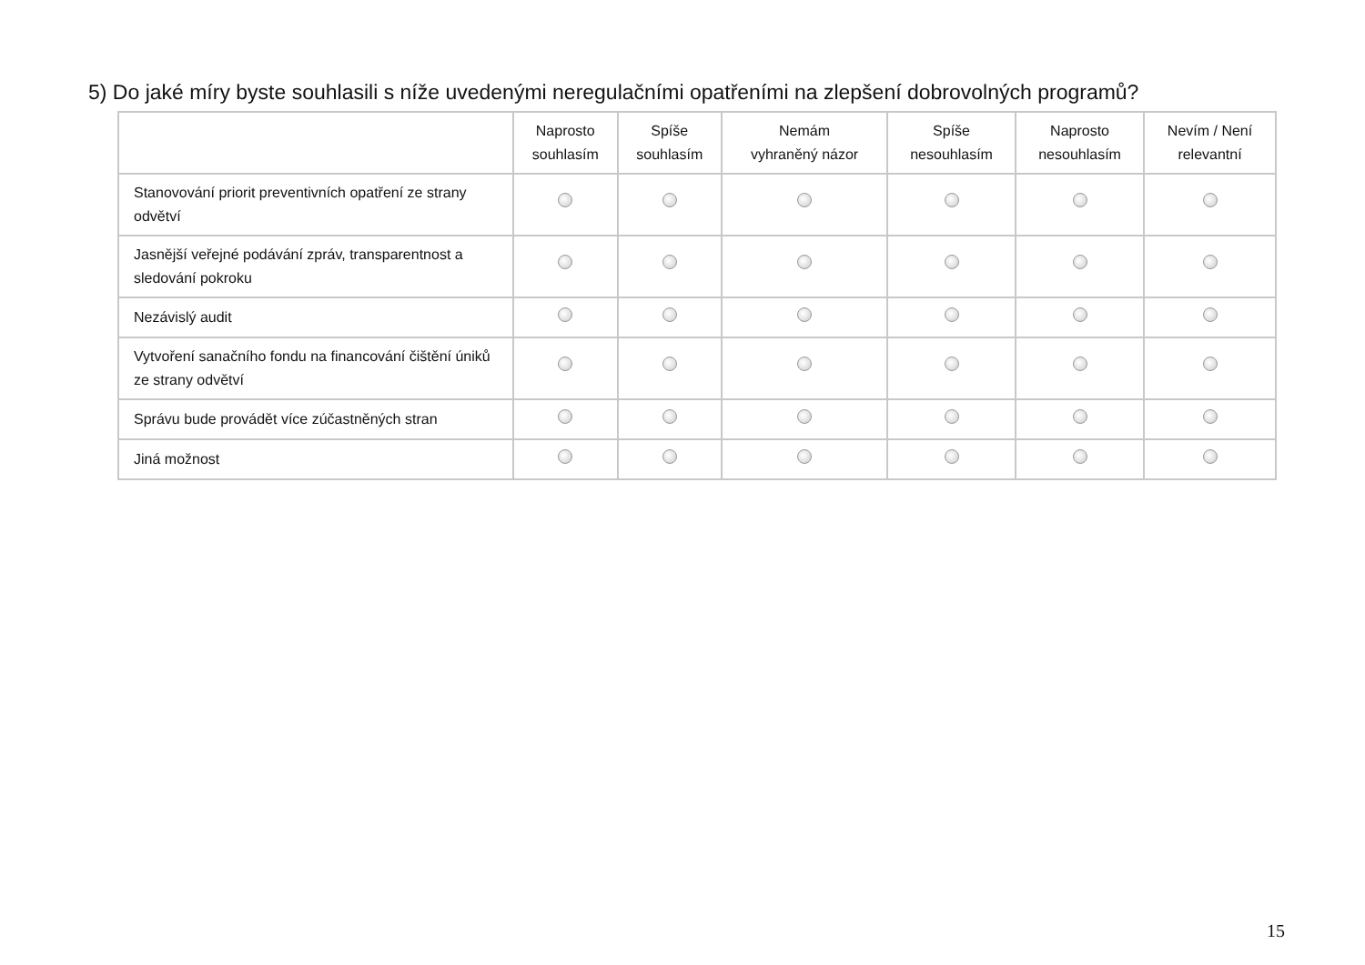5) Do jaké míry byste souhlasili s níže uvedenými neregulačními opatřeními na zlepšení dobrovolných programů?
| | Naprosto souhlasím | Spíše souhlasím | Nemám vyhraněný názor | Spíše nesouhlasím | Naprosto nesouhlasím | Nevím / Není relevantní |
| --- | --- | --- | --- | --- | --- | --- |
| Stanovování priorit preventivních opatření ze strany odvětví | | | | | | |
| Jasnější veřejné podávání zpráv, transparentnost a sledování pokroku | | | | | | |
| Nezávislý audit | | | | | | |
| Vytvoření sanačního fondu na financování čištění úniků ze strany odvětví | | | | | | |
| Správu bude provádět více zúčastněných stran | | | | | | |
| Jiná možnost | | | | | | |
15